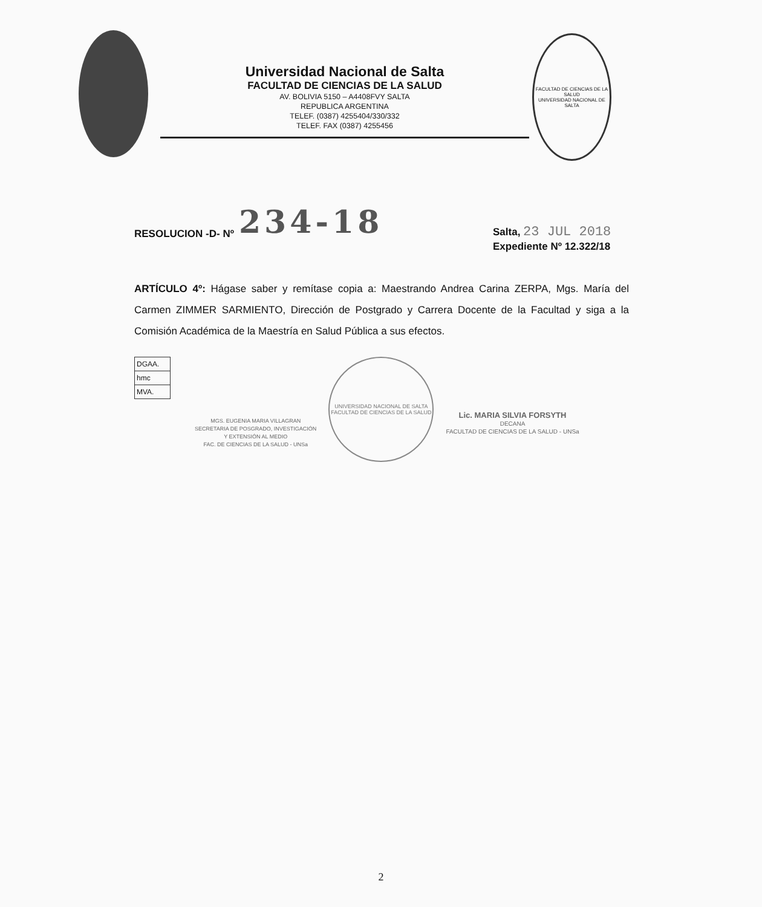Universidad Nacional de Salta
FACULTAD DE CIENCIAS DE LA SALUD
AV. BOLIVIA 5150 – A4408FVY SALTA
REPUBLICA ARGENTINA
TELEF. (0387) 4255404/330/332
TELEF. FAX (0387) 4255456
FACULTAD DE CIENCIAS DE LA SALUD
UNIVERSIDAD NACIONAL DE SALTA
RESOLUCION -D- Nº 234-18
Salta, 23 JUL 2018
Expediente Nº 12.322/18
ARTÍCULO 4º: Hágase saber y remítase copia a: Maestrando Andrea Carina ZERPA, Mgs. María del Carmen ZIMMER SARMIENTO, Dirección de Postgrado y Carrera Docente de la Facultad y siga a la Comisión Académica de la Maestría en Salud Pública a sus efectos.
| DGAA. |
| hmc |
| MVA. |
MGS. EUGENIA MARIA VILLAGRAN
SECRETARIA DE POSGRADO, INVESTIGACIÓN
Y EXTENSIÓN AL MEDIO
FAC. DE CIENCIAS DE LA SALUD - UNSa
UNIVERSIDAD NACIONAL DE SALTA
FACULTAD DE CIENCIAS DE LA SALUD
Lic. MARIA SILVIA FORSYTH
DECANA
FACULTAD DE CIENCIAS DE LA SALUD - UNSa
2